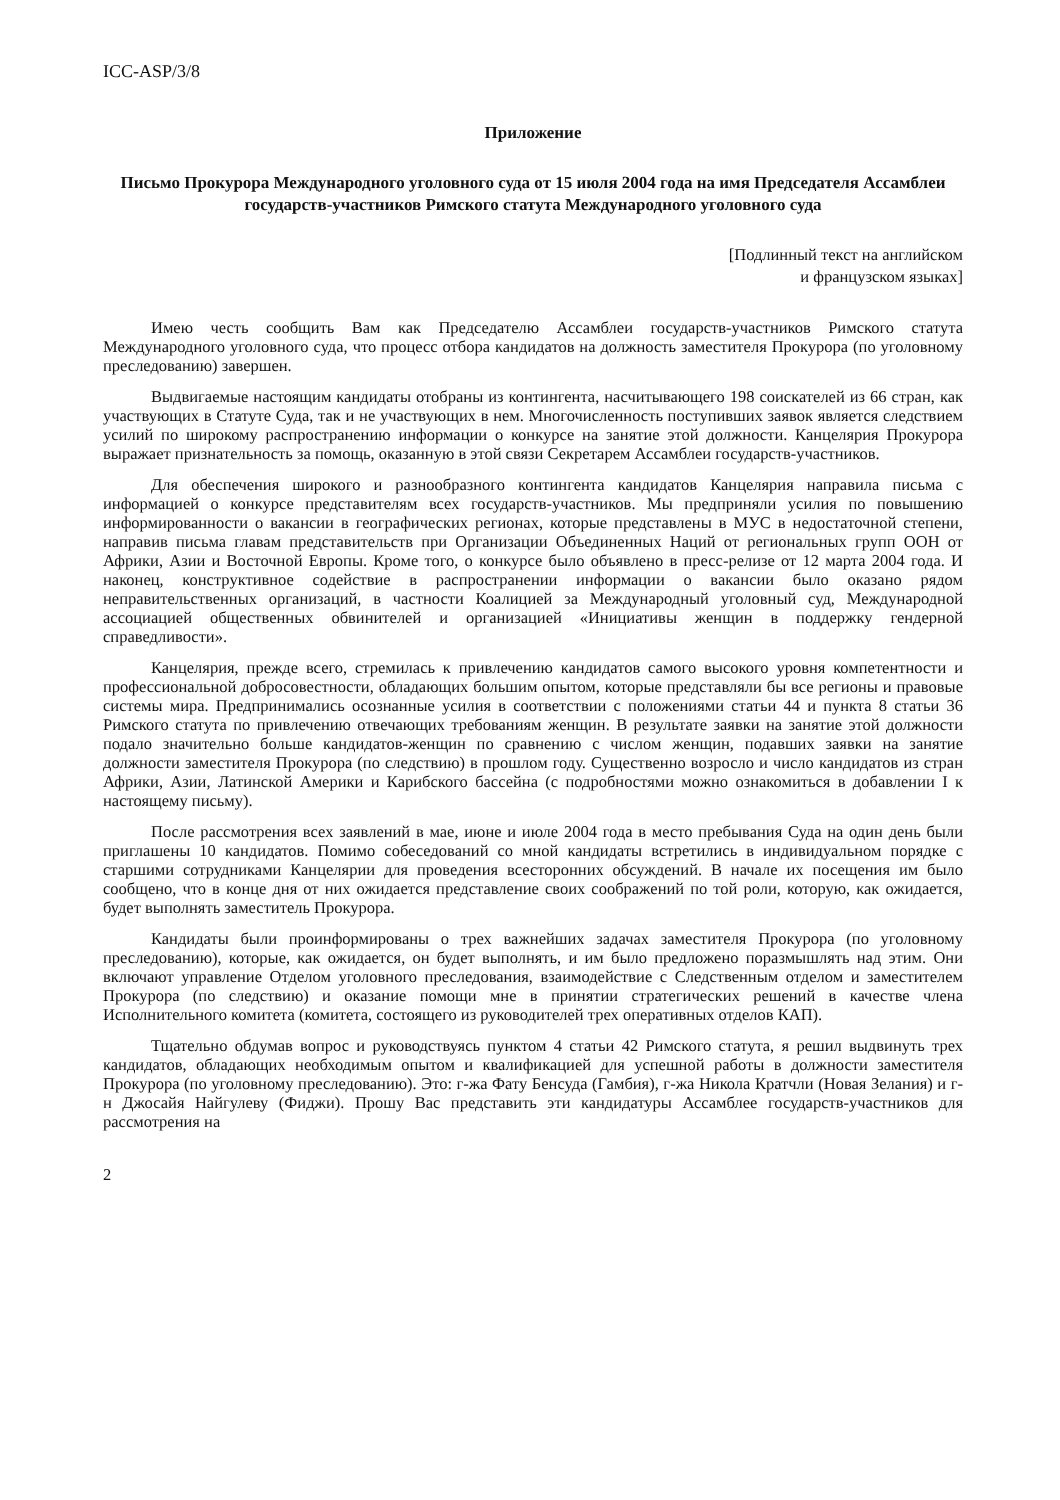ICC-ASP/3/8
Приложение
Письмо Прокурора Международного уголовного суда от 15 июля 2004 года на имя Председателя Ассамблеи государств-участников Римского статута Международного уголовного суда
[Подлинный текст на английском
и французском языках]
Имею честь сообщить Вам как Председателю Ассамблеи государств-участников Римского статута Международного уголовного суда, что процесс отбора кандидатов на должность заместителя Прокурора (по уголовному преследованию) завершен.
Выдвигаемые настоящим кандидаты отобраны из контингента, насчитывающего 198 соискателей из 66 стран, как участвующих в Статуте Суда, так и не участвующих в нем. Многочисленность поступивших заявок является следствием усилий по широкому распространению информации о конкурсе на занятие этой должности. Канцелярия Прокурора выражает признательность за помощь, оказанную в этой связи Секретарем Ассамблеи государств-участников.
Для обеспечения широкого и разнообразного контингента кандидатов Канцелярия направила письма с информацией о конкурсе представителям всех государств-участников. Мы предприняли усилия по повышению информированности о вакансии в географических регионах, которые представлены в МУС в недостаточной степени, направив письма главам представительств при Организации Объединенных Наций от региональных групп ООН от Африки, Азии и Восточной Европы. Кроме того, о конкурсе было объявлено в пресс-релизе от 12 марта 2004 года. И наконец, конструктивное содействие в распространении информации о вакансии было оказано рядом неправительственных организаций, в частности Коалицией за Международный уголовный суд, Международной ассоциацией общественных обвинителей и организацией «Инициативы женщин в поддержку гендерной справедливости».
Канцелярия, прежде всего, стремилась к привлечению кандидатов самого высокого уровня компетентности и профессиональной добросовестности, обладающих большим опытом, которые представляли бы все регионы и правовые системы мира. Предпринимались осознанные усилия в соответствии с положениями статьи 44 и пункта 8 статьи 36 Римского статута по привлечению отвечающих требованиям женщин. В результате заявки на занятие этой должности подало значительно больше кандидатов-женщин по сравнению с числом женщин, подавших заявки на занятие должности заместителя Прокурора (по следствию) в прошлом году. Существенно возросло и число кандидатов из стран Африки, Азии, Латинской Америки и Карибского бассейна (с подробностями можно ознакомиться в добавлении I к настоящему письму).
После рассмотрения всех заявлений в мае, июне и июле 2004 года в место пребывания Суда на один день были приглашены 10 кандидатов. Помимо собеседований со мной кандидаты встретились в индивидуальном порядке с старшими сотрудниками Канцелярии для проведения всесторонних обсуждений. В начале их посещения им было сообщено, что в конце дня от них ожидается представление своих соображений по той роли, которую, как ожидается, будет выполнять заместитель Прокурора.
Кандидаты были проинформированы о трех важнейших задачах заместителя Прокурора (по уголовному преследованию), которые, как ожидается, он будет выполнять, и им было предложено поразмышлять над этим. Они включают управление Отделом уголовного преследования, взаимодействие с Следственным отделом и заместителем Прокурора (по следствию) и оказание помощи мне в принятии стратегических решений в качестве члена Исполнительного комитета (комитета, состоящего из руководителей трех оперативных отделов КАП).
Тщательно обдумав вопрос и руководствуясь пунктом 4 статьи 42 Римского статута, я решил выдвинуть трех кандидатов, обладающих необходимым опытом и квалификацией для успешной работы в должности заместителя Прокурора (по уголовному преследованию). Это: г-жа Фату Бенсуда (Гамбия), г-жа Никола Кратчли (Новая Зелания) и г-н Джосайя Найгулеву (Фиджи). Прошу Вас представить эти кандидатуры Ассамблее государств-участников для рассмотрения на
2